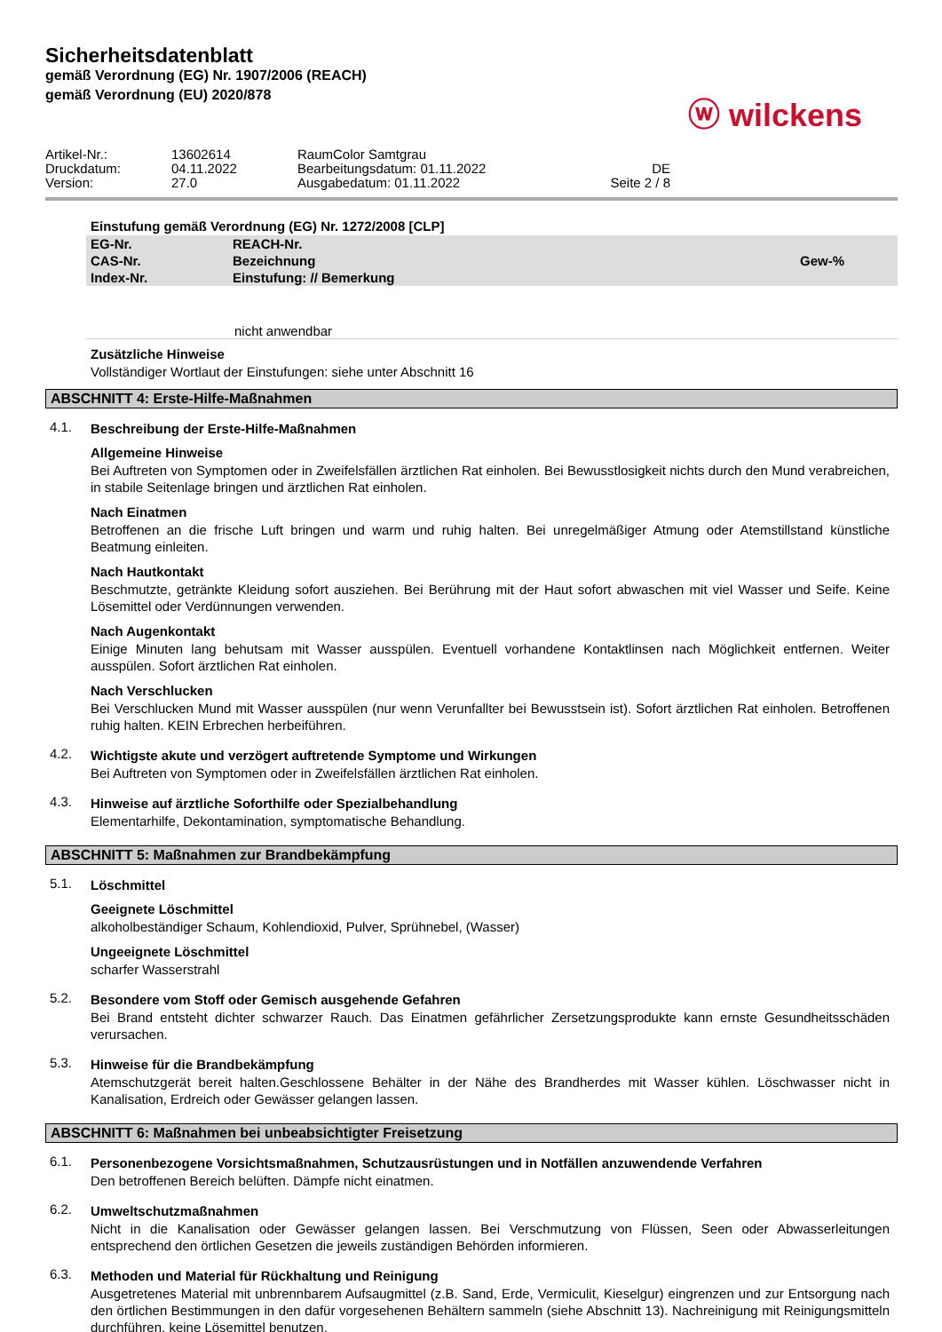Sicherheitsdatenblatt
gemäß Verordnung (EG) Nr. 1907/2006 (REACH)
gemäß Verordnung (EU) 2020/878
ⓦ wilckens
Artikel-Nr.: 13602614 RaumColor Samtgrau Druckdatum: 04.11.2022 Bearbeitungsdatum: 01.11.2022 DE Version: 27.0 Ausgabedatum: 01.11.2022 Seite 2 / 8
Einstufung gemäß Verordnung (EG) Nr. 1272/2008 [CLP]
| EG-Nr. CAS-Nr. Index-Nr. | REACH-Nr. Bezeichnung Einstufung: // Bemerkung | Gew-% |
nicht anwendbar
Zusätzliche Hinweise
Vollständiger Wortlaut der Einstufungen: siehe unter Abschnitt 16
ABSCHNITT 4: Erste-Hilfe-Maßnahmen
4.1.
Beschreibung der Erste-Hilfe-Maßnahmen
Allgemeine Hinweise
Bei Auftreten von Symptomen oder in Zweifelsfällen ärztlichen Rat einholen. Bei Bewusstlosigkeit nichts durch den Mund verabreichen, in stabile Seitenlage bringen und ärztlichen Rat einholen.
Nach Einatmen
Betroffenen an die frische Luft bringen und warm und ruhig halten. Bei unregelmäßiger Atmung oder Atemstillstand künstliche Beatmung einleiten.
Nach Hautkontakt
Beschmutzte, getränkte Kleidung sofort ausziehen. Bei Berührung mit der Haut sofort abwaschen mit viel Wasser und Seife. Keine Lösemittel oder Verdünnungen verwenden.
Nach Augenkontakt
Einige Minuten lang behutsam mit Wasser ausspülen. Eventuell vorhandene Kontaktlinsen nach Möglichkeit entfernen. Weiter ausspülen. Sofort ärztlichen Rat einholen.
Nach Verschlucken
Bei Verschlucken Mund mit Wasser ausspülen (nur wenn Verunfallter bei Bewusstsein ist). Sofort ärztlichen Rat einholen. Betroffenen ruhig halten. KEIN Erbrechen herbeiführen.
4.2.
Wichtigste akute und verzögert auftretende Symptome und Wirkungen
Bei Auftreten von Symptomen oder in Zweifelsfällen ärztlichen Rat einholen.
4.3.
Hinweise auf ärztliche Soforthilfe oder Spezialbehandlung
Elementarhilfe, Dekontamination, symptomatische Behandlung.
ABSCHNITT 5: Maßnahmen zur Brandbekämpfung
5.1.
Löschmittel
Geeignete Löschmittel
alkoholbeständiger Schaum, Kohlendioxid, Pulver, Sprühnebel, (Wasser)
Ungeeignete Löschmittel
scharfer Wasserstrahl
5.2.
Besondere vom Stoff oder Gemisch ausgehende Gefahren
Bei Brand entsteht dichter schwarzer Rauch. Das Einatmen gefährlicher Zersetzungsprodukte kann ernste Gesundheitsschäden verursachen.
5.3.
Hinweise für die Brandbekämpfung
Atemschutzgerät bereit halten.Geschlossene Behälter in der Nähe des Brandherdes mit Wasser kühlen. Löschwasser nicht in Kanalisation, Erdreich oder Gewässer gelangen lassen.
ABSCHNITT 6: Maßnahmen bei unbeabsichtigter Freisetzung
6.1.
Personenbezogene Vorsichtsmaßnahmen, Schutzausrüstungen und in Notfällen anzuwendende Verfahren
Den betroffenen Bereich belüften. Dämpfe nicht einatmen.
6.2.
Umweltschutzmaßnahmen
Nicht in die Kanalisation oder Gewässer gelangen lassen. Bei Verschmutzung von Flüssen, Seen oder Abwasserleitungen entsprechend den örtlichen Gesetzen die jeweils zuständigen Behörden informieren.
6.3.
Methoden und Material für Rückhaltung und Reinigung
Ausgetretenes Material mit unbrennbarem Aufsaugmittel (z.B. Sand, Erde, Vermiculit, Kieselgur) eingrenzen und zur Entsorgung nach den örtlichen Bestimmungen in den dafür vorgesehenen Behältern sammeln (siehe Abschnitt 13). Nachreinigung mit Reinigungsmitteln durchführen, keine Lösemittel benutzen.